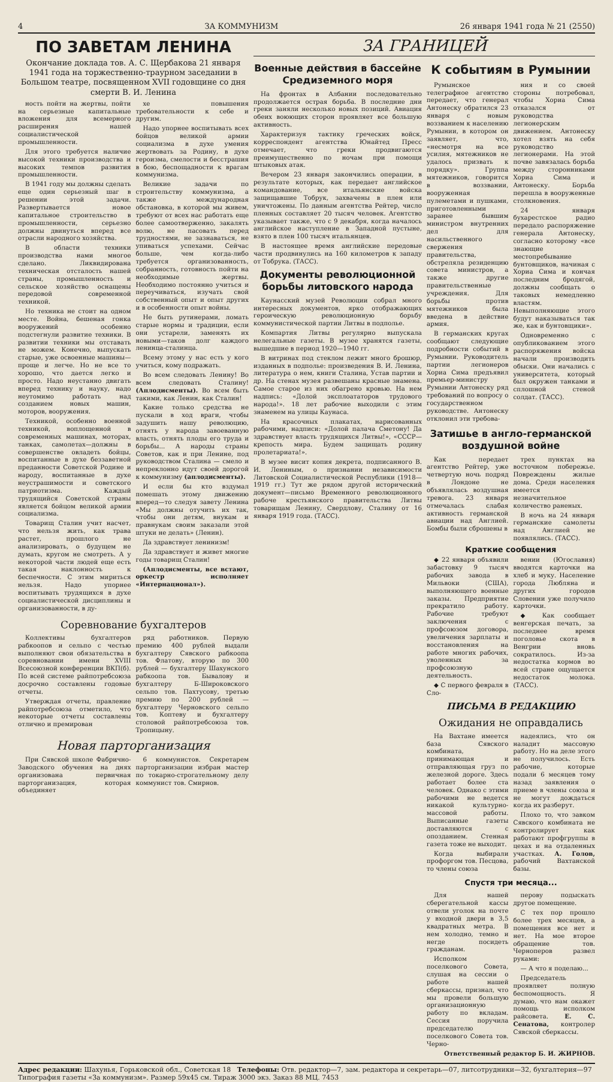4 ЗА КОММУНИЗМ 26 января 1941 года № 21 (2550)
ПО ЗАВЕТАМ ЛЕНИНА
Окончание доклада тов. А. С. Щербакова 21 января 1941 года на торжественно-траурном заседании в Большом театре, посвященном XVII годовщине со дня смерти В. И. Ленина
ность пойти на жертвы, пойти на серьезные капитальные вложения для всемерного расширения нашей социалистической промышленности.
Для этого требуется наличие высокой техники производства и высоких темпов развития промышленности.
В 1941 году мы должны сделать еще один серьезный шаг в решении этой задачи. Развертывается новое капитальное строительство в промышленности, серьезно должны двинуться вперед все отрасли народного хозяйства.
В области техники производства нами многое сделано. Ликвидирована техническая отсталость нашей страны, промышленность и сельское хозяйство оснащены передовой современной техникой.
Но техника не стоит на одном месте. Война, бешеная гонка вооружений особенно подстегнули развитие техники. В развитии техники мы отставать не можем. Конечно, выпускать старые, уже освоенные машины—проще и легче. Но не все то хорошо, что дается легко и просто. Надо неустанно двигать вперед технику и науку, надо неутомимо работать над созданием новых машин, моторов, вооружения.
Техникой, особенно военной техникой, воплощенной в современных машинах, моторах, танках, самолетах—должны в совершенстве овладеть бойцы, воспитанные в духе беззаветной преданности Советской Родине и народу, воспитанные в духе неустрашимости и советского патриотизма. Каждый трудящийся Советской страны является бойцом великой армии социализма.
Товарищ Сталин учит насчет, что нельзя жить, как трава растет, прошлого не анализировать, о будущем не думать, кругом не смотреть. А у некоторой части людей еще есть такая наклонность к беспечности. С этим мириться нельзя. Надо упорнее воспитывать трудящихся в духе социалистической дисциплины и организованности, в ду-
хе повышения требовательности к себе и другим.
Надо упорнее воспитывать всех бойцов великой армии социализма в духе умения жертвовать за Родину, в духе героизма, смелости и бесстрашия в бою, беспощадности к врагам коммунизма.
Великие задачи по строительству коммунизма, а также международная обстановка, в которой мы живем, требуют от всех нас работать еще более самоотверженно, закалять волю, не пасовать перед трудностями, не зазнаваться, не упиваться успехами. Сейчас больше, чем когда-либо требуется организованность, собранность, готовность пойти на необходимые жертвы. Необходимо постоянно учиться и переучиваться, изучать свой собственный опыт и опыт других и в особенности опыт войны.
Не быть рутинерами, ломать старые нормы и традиции, если они устарели, заменять их новыми—таков долг каждого ленинца-сталинца.
Всему этому у нас есть у кого учиться, кому подражать.
Во всем следовать Ленину! Во всем следовать Сталину! (Аплодисменты). Во всем быть такими, как Ленин, как Сталин!
Какие только средства не пускали в ход враги, чтобы задушить нашу революцию, отнять у народа завоеванную власть, отнять плоды его труда и борьбы... А народы страны Советов, как и при Ленине, под руководством Сталина — смело и непреклонно идут своей дорогой к коммунизму (аплодисменты).
И если бы кто вздумал помешать этому движению вперед—то следуя завету Ленина «Мы должны отучить их так, чтобы они детям, внукам и правнукам своим заказали этой штуки не делать» (Ленин).
Да здравствует ленинизм!
Да здравствует и живет многие годы товарищ Сталин!
(Аплодисменты, все встают, оркестр исполняет «Интернационал»).
Соревнование бухгалтеров
Коллективы бухгалтеров рабкоопов и сельпо с честью выполняют свои обязательства в соревновании имени XVIII Всесоюзной конференции ВКП(б). По всей системе райпотребсоюза досрочно составлены годовые отчеты.
Утверждая отчеты, правление райпотребсоюза отметило, что некоторые отчеты составлены отлично и премирован
ряд работников. Первую премию 400 рублей выдали бухгалтеру Сявского рабкоопа тов. Флатову, вторую по 300 рублей — бухгалтеру Шахунского рабкоопа тов. Бывалову и бухгалтеру Б-Широковского сельпо тов. Пахтусову, третью премию по 200 рублей — бухгалтеру Черновского сельпо тов. Коптеву и бухгалтеру столовой райпотребсоюза тов. Тропицыну.
Новая парторганизация
При Сявской школе Фабрично-Заводского обучения на днях организована первичная парторганизация, которая объединяет
6 коммунистов. Секретарем парторганизации избран мастер по токарно-строгательному делу коммунист тов. Смирнов.
ЗА ГРАНИЦЕЙ
Военные действия в бассейне Средиземного моря
На фронтах в Албании последовательно продолжается острая борьба. В последние дни греки заняли несколько новых позиций. Авиация обеих воюющих сторон проявляет все большую активность.
Характеризуя тактику греческих войск, корреспондент агентства Юнайтед Пресс отмечает, что греки продвигаются преимущественно по ночам при помощи штыковых атак.
Вечером 23 января закончились операции, в результате которых, как передает английское командование, все итальянские войска защищавшие Тобрук, захвачены в плен или уничтожены. По данным агентства Рейтер, число пленных составляет 20 тысяч человек. Агентство указывает также, что с 9 декабря, когда началось английское наступление в Западной пустыне, взято в плен 100 тысяч итальянцев.
В настоящее время английские передовые части продвинулись на 160 километров к западу от Тобрука. (ТАСС).
Документы революционной борьбы литовского народа
Каунасский музей Революции собрал много интересных документов, ярко отображающих героическую революционную борьбу коммунистической партии Литвы в подполье.
Компартия Литвы регулярно выпускала нелегальные газеты. В музее хранятся газеты, вышедшие в период 1920—1940 гг.
В витринах под стеклом лежит много брошюр, изданных в подполье: произведения В. И. Ленина, литература о нем, книги Сталина, Устав партии и др. На стенах музея развешаны красные знамена. Самое старое из них обагрено кровью. На нем надпись: «Долой эксплоататоров трудового народа!». 18 лет рабочие выходили с этим знаменем на улицы Каунаса.
На красочных плакатах, нарисованных рабочими, надписи: «Долой палача Сметону! Да здравствует власть трудящихся Литвы!», «СССР—крепость мира. Будем защищать родину пролетариата!».
В музее висит копия декрета, подписанного В. И. Лениным, о признании независимости Литовской Социалистической Республики (1918—1919 гг.) Тут же рядом другой исторический документ—письмо Временного революционного рабоче крестьянского правительства Литвы товарищам Ленину, Свердлову, Сталину от 16 января 1919 года. (ТАСС).
К событиям в Румынии
Румынское телеграфное агентство передает, что генерал Антонеску обратился 23 января с новым воззванием к населению Румынии, в котором он заявляет, что, «несмотря на все усилия, мятежников не удалось призвать к порядку». Группа мятежников, говорится в воззвании, вооруженная пулеметами и пушками, приготовленными заранее бывшим министром внутренних дел для насильственного свержения правительства, обстреляла резиденцию совета министров, а также другие правительственные учреждения. Для борьбы против мятежников была введена в действие армия.
В германских кругах сообщают следующие подробности событий в Румынии. Руководитель партии легионеров Хориа Сима предъявил премьер-министру Румынии Антонеску ряд требований по вопросу о государственном руководстве. Антонеску отклонил эти требова-
ния и со своей стороны потребовал, чтобы Хориа Сима отказался от руководства легионерским движением. Антонеску хотел взять на себя руководство легионерами. На этой почве завязалась борьба между сторонниками Хориа Сима и Антонеску. Борьба перешла в вооруженные столкновения.
24 января бухарестское радио передало распоряжение генерала Антонеску, согласно которому «все знающие местопребывание бунтовщиков, начиная с Хориа Сима и кончая последним бродягой, должны сообщать о таковых немедленно властям. Невыполняющие этого будут наказываться так же, как и бунтовщики».
Одновременно с опубликованием этого распоряжения войска начали производить обыски. Они начались с университета, который был окружен танками и сплошной стеной солдат. (ТАСС).
Затишье в англо-германской воздушной войне
Как передает агентство Рейтер, уже четвертую ночь подряд в Лондоне не объявлялась воздушная тревога. 23 января отмечалась слабая активность германской авиации над Англией. Бомбы были сброшены в
трех пунктах на восточном побережье. Повреждены жилые дома. Среди населения имеется незначительное количество раненых.
В ночь на 24 января германские самолеты над Англией не появлялись. (ТАСС).
Краткие сообщения
◆ 22 января объявили забастовку 9 тысяч рабочих завода в Мильвоки (США), выполняющего военные заказы. Предприятие прекратило работу. Рабочие требуют заключения с профсоюзом договора, увеличения зарплаты и восстановления на работе многих рабочих, уволенных за профсоюзную деятельность.
◆ С первого февраля в Сло-
вении (Югославия) вводятся карточки на хлеб и муку. Население города Любляна и других городов Словении уже получило карточки.
◆ Как сообщает венгерская печать, за последнее время поголовье скота в Венгрии вновь сократилось. Из-за недостатка кормов во всей стране ощущается недостаток молока. (ТАСС).
ПИСЬМА В РЕДАКЦИЮ
Ожидания не оправдались
На Вахтане имеется база Сявского комбината, принимающая и отправляющая груз по железной дороге. Здесь работает более ста человек. Однако с этими рабочими не ведется никакой культурно-массовой работы. Выписанные газеты доставляются с опозданием. Стенная газета тоже не выходит.
Когда выбирали профоргом тов. Песцова, то члены союза
надеялись, что он наладит массовую работу. Но на деле этого не получилось. Есть рабочие, которые подали 6 месяцев тому назад заявления о приеме в члены союза и не могут дождаться когда их разберут.
Плохо то, что завком Сявского комбината не контролирует как работают профгруппы в цехах и на отдаленных участках. А. Голов, рабочий Вахтанской базы.
Спустя три месяца...
Для нашей сберегательной кассы отвели уголок на почте у входной двери в 3,5 квадратных метра. В нем холодно, темно и негде посидеть гражданам.
Исполком поселкового Совета, слушая на сессии о работе нашей сберкассы, признал, что мы провели большую организационную работу по вкладам. Сессия поручила председателю поселкового Совета тов. Черно-
перову подыскать другое помещение.
С тех пор прошло более трех месяцев, а помещения все нет и нет. На мое второе обращение тов. Черноперов развел руками:
— А что я поделаю...
Председатель проявляет полную беспомощность. Я думаю, что нам окажет помощь исполком райсовета. Е. С. Сенатова, контролер Сявской сберкассы.
Ответственный редактор Б. И. ЖИРНОВ.
Адрес редакции: Шахунья, Горьковской обл., Советская 18 Телефоны: Отв. редактор—7, зам. редактора и секретарь—07, литсотрудники—32, бухгалтерия—97
Типография газеты «За коммунизм». Размер 59х45 см. Тираж 3000 экз. Заказ 88 МЦ. 7453